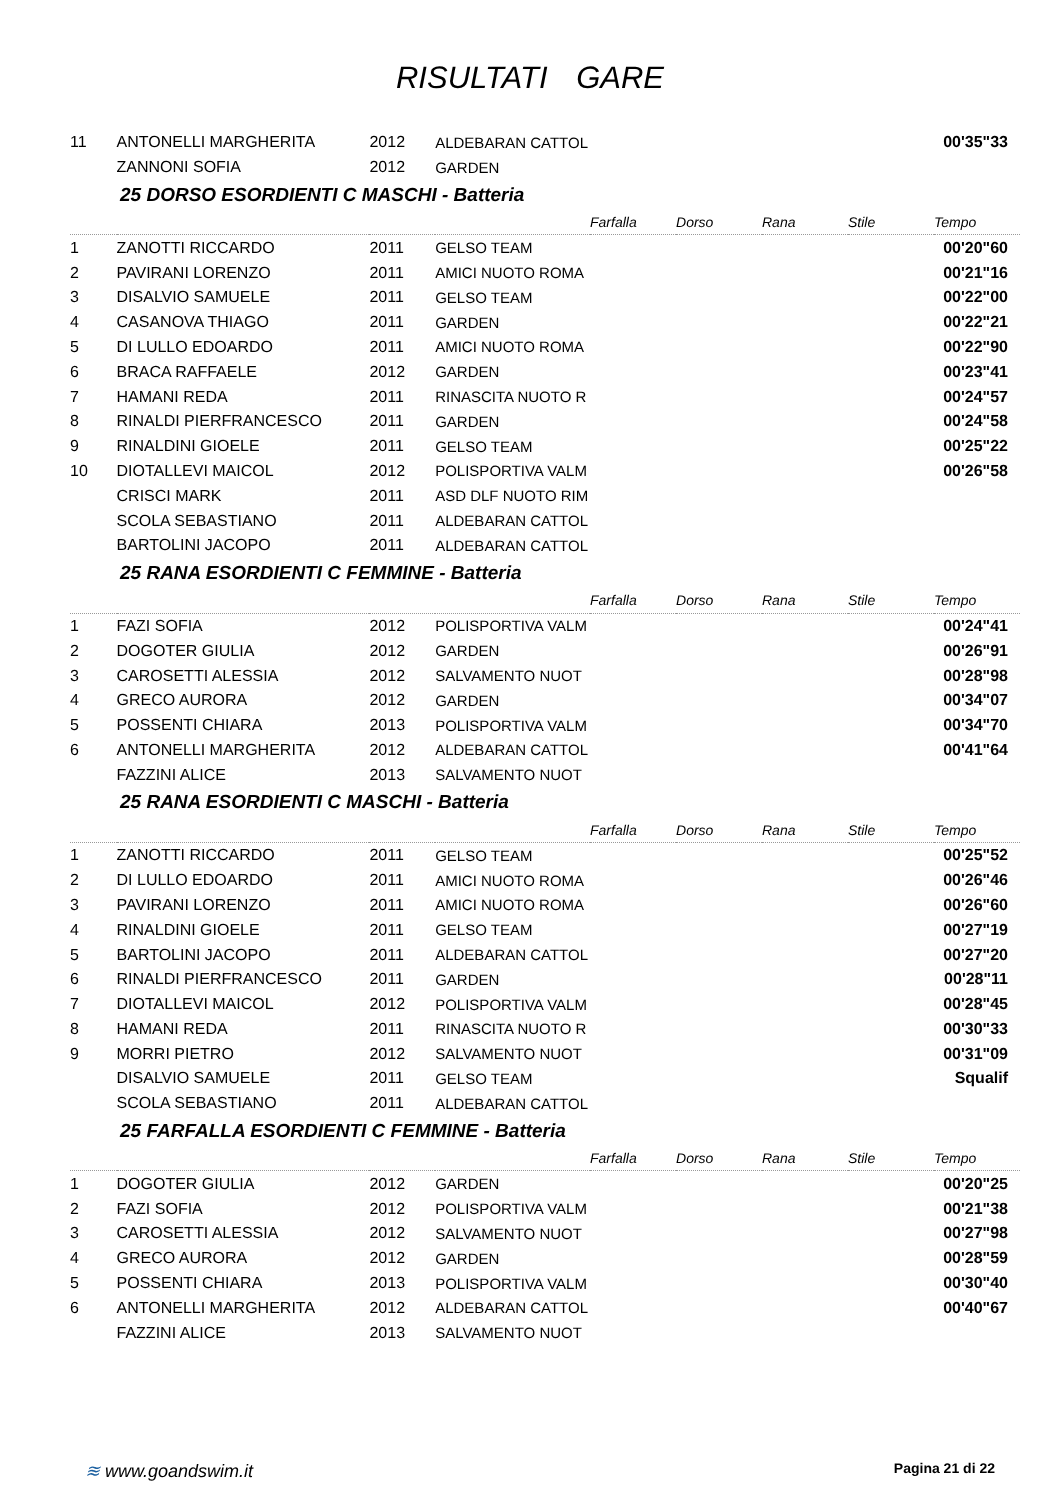RISULTATI GARE
| 11 | ANTONELLI MARGHERITA | 2012 | ALDEBARAN CATTOL | | | | | 00'35"33 |
| | ZANNONI SOFIA | 2012 | GARDEN | | | | | |
| 25 DORSO ESORDIENTI C MASCHI - Batteria | | | | | | | | |
| | | | | Farfalla | Dorso | Rana | Stile | Tempo |
| 1 | ZANOTTI RICCARDO | 2011 | GELSO TEAM | | | | | 00'20"60 |
| 2 | PAVIRANI LORENZO | 2011 | AMICI NUOTO ROMA | | | | | 00'21"16 |
| 3 | DISALVIO SAMUELE | 2011 | GELSO TEAM | | | | | 00'22"00 |
| 4 | CASANOVA THIAGO | 2011 | GARDEN | | | | | 00'22"21 |
| 5 | DI LULLO EDOARDO | 2011 | AMICI NUOTO ROMA | | | | | 00'22"90 |
| 6 | BRACA RAFFAELE | 2012 | GARDEN | | | | | 00'23"41 |
| 7 | HAMANI REDA | 2011 | RINASCITA NUOTO R | | | | | 00'24"57 |
| 8 | RINALDI PIERFRANCESCO | 2011 | GARDEN | | | | | 00'24"58 |
| 9 | RINALDINI GIOELE | 2011 | GELSO TEAM | | | | | 00'25"22 |
| 10 | DIOTALLEVI MAICOL | 2012 | POLISPORTIVA VALM | | | | | 00'26"58 |
| | CRISCI MARK | 2011 | ASD DLF NUOTO RIM | | | | | |
| | SCOLA SEBASTIANO | 2011 | ALDEBARAN CATTOL | | | | | |
| | BARTOLINI JACOPO | 2011 | ALDEBARAN CATTOL | | | | | |
| 25 RANA ESORDIENTI C FEMMINE - Batteria | | | | | | | | |
| | | | | Farfalla | Dorso | Rana | Stile | Tempo |
| 1 | FAZI SOFIA | 2012 | POLISPORTIVA VALM | | | | | 00'24"41 |
| 2 | DOGOTER GIULIA | 2012 | GARDEN | | | | | 00'26"91 |
| 3 | CAROSETTI ALESSIA | 2012 | SALVAMENTO NUOT | | | | | 00'28"98 |
| 4 | GRECO AURORA | 2012 | GARDEN | | | | | 00'34"07 |
| 5 | POSSENTI CHIARA | 2013 | POLISPORTIVA VALM | | | | | 00'34"70 |
| 6 | ANTONELLI MARGHERITA | 2012 | ALDEBARAN CATTOL | | | | | 00'41"64 |
| | FAZZINI ALICE | 2013 | SALVAMENTO NUOT | | | | | |
| 25 RANA ESORDIENTI C MASCHI - Batteria | | | | | | | | |
| | | | | Farfalla | Dorso | Rana | Stile | Tempo |
| 1 | ZANOTTI RICCARDO | 2011 | GELSO TEAM | | | | | 00'25"52 |
| 2 | DI LULLO EDOARDO | 2011 | AMICI NUOTO ROMA | | | | | 00'26"46 |
| 3 | PAVIRANI LORENZO | 2011 | AMICI NUOTO ROMA | | | | | 00'26"60 |
| 4 | RINALDINI GIOELE | 2011 | GELSO TEAM | | | | | 00'27"19 |
| 5 | BARTOLINI JACOPO | 2011 | ALDEBARAN CATTOL | | | | | 00'27"20 |
| 6 | RINALDI PIERFRANCESCO | 2011 | GARDEN | | | | | 00'28"11 |
| 7 | DIOTALLEVI MAICOL | 2012 | POLISPORTIVA VALM | | | | | 00'28"45 |
| 8 | HAMANI REDA | 2011 | RINASCITA NUOTO R | | | | | 00'30"33 |
| 9 | MORRI PIETRO | 2012 | SALVAMENTO NUOT | | | | | 00'31"09 |
| | DISALVIO SAMUELE | 2011 | GELSO TEAM | | | | | Squalif |
| | SCOLA SEBASTIANO | 2011 | ALDEBARAN CATTOL | | | | | |
| 25 FARFALLA ESORDIENTI C FEMMINE - Batteria | | | | | | | | |
| | | | | Farfalla | Dorso | Rana | Stile | Tempo |
| 1 | DOGOTER GIULIA | 2012 | GARDEN | | | | | 00'20"25 |
| 2 | FAZI SOFIA | 2012 | POLISPORTIVA VALM | | | | | 00'21"38 |
| 3 | CAROSETTI ALESSIA | 2012 | SALVAMENTO NUOT | | | | | 00'27"98 |
| 4 | GRECO AURORA | 2012 | GARDEN | | | | | 00'28"59 |
| 5 | POSSENTI CHIARA | 2013 | POLISPORTIVA VALM | | | | | 00'30"40 |
| 6 | ANTONELLI MARGHERITA | 2012 | ALDEBARAN CATTOL | | | | | 00'40"67 |
| | FAZZINI ALICE | 2013 | SALVAMENTO NUOT | | | | | |
≋ www.goandswim.it Pagina 21 di 22